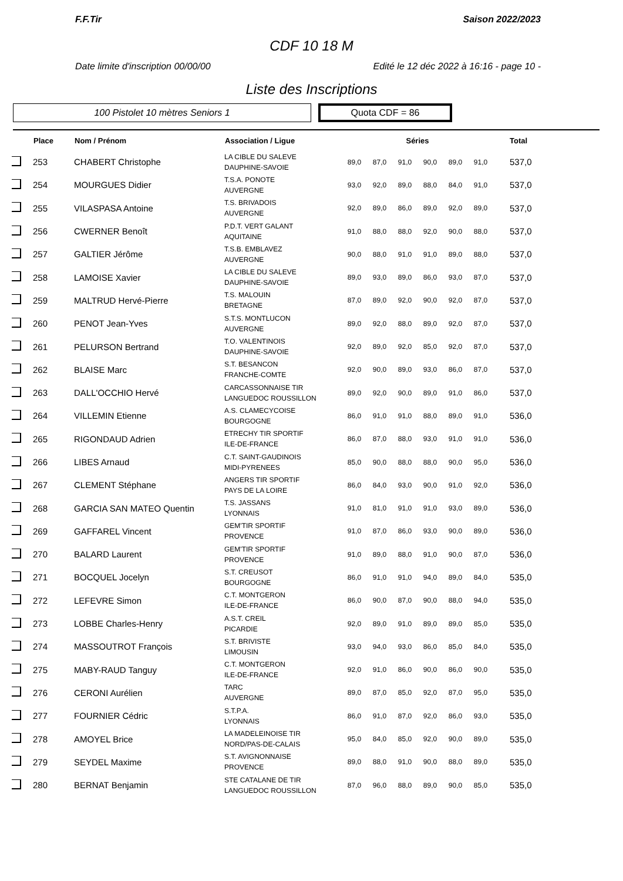F.F.Tir Saison 2022/2023
CDF 10 18 M
Date limite d'inscription 00/00/00 Edité le 12 déc 2022 à 16:16 - page 10 -
Liste des Inscriptions
100 Pistolet 10 mètres Seniors 1
Quota CDF = 86
| | Place | Nom / Prénom | Association / Ligue | Séries | | | | | | Total |
| --- | --- | --- | --- | --- | --- | --- | --- | --- | --- | --- |
| | 253 | CHABERT Christophe | LA CIBLE DU SALEVE DAUPHINE-SAVOIE | 89,0 | 87,0 | 91,0 | 90,0 | 89,0 | 91,0 | 537,0 |
| | 254 | MOURGUES Didier | T.S.A. PONOTE AUVERGNE | 93,0 | 92,0 | 89,0 | 88,0 | 84,0 | 91,0 | 537,0 |
| | 255 | VILASPASA Antoine | T.S. BRIVADOIS AUVERGNE | 92,0 | 89,0 | 86,0 | 89,0 | 92,0 | 89,0 | 537,0 |
| | 256 | CWERNER Benoît | P.D.T. VERT GALANT AQUITAINE | 91,0 | 88,0 | 88,0 | 92,0 | 90,0 | 88,0 | 537,0 |
| | 257 | GALTIER Jérôme | T.S.B. EMBLAVEZ AUVERGNE | 90,0 | 88,0 | 91,0 | 91,0 | 89,0 | 88,0 | 537,0 |
| | 258 | LAMOISE Xavier | LA CIBLE DU SALEVE DAUPHINE-SAVOIE | 89,0 | 93,0 | 89,0 | 86,0 | 93,0 | 87,0 | 537,0 |
| | 259 | MALTRUD Hervé-Pierre | T.S. MALOUIN BRETAGNE | 87,0 | 89,0 | 92,0 | 90,0 | 92,0 | 87,0 | 537,0 |
| | 260 | PENOT Jean-Yves | S.T.S. MONTLUCON AUVERGNE | 89,0 | 92,0 | 88,0 | 89,0 | 92,0 | 87,0 | 537,0 |
| | 261 | PELURSON Bertrand | T.O. VALENTINOIS DAUPHINE-SAVOIE | 92,0 | 89,0 | 92,0 | 85,0 | 92,0 | 87,0 | 537,0 |
| | 262 | BLAISE Marc | S.T. BESANCON FRANCHE-COMTE | 92,0 | 90,0 | 89,0 | 93,0 | 86,0 | 87,0 | 537,0 |
| | 263 | DALL'OCCHIO Hervé | CARCASSONNAISE TIR LANGUEDOC ROUSSILLON | 89,0 | 92,0 | 90,0 | 89,0 | 91,0 | 86,0 | 537,0 |
| | 264 | VILLEMIN Etienne | A.S. CLAMECYCOISE BOURGOGNE | 86,0 | 91,0 | 91,0 | 88,0 | 89,0 | 91,0 | 536,0 |
| | 265 | RIGONDAUD Adrien | ETRECHY TIR SPORTIF ILE-DE-FRANCE | 86,0 | 87,0 | 88,0 | 93,0 | 91,0 | 91,0 | 536,0 |
| | 266 | LIBES Arnaud | C.T. SAINT-GAUDINOIS MIDI-PYRENEES | 85,0 | 90,0 | 88,0 | 88,0 | 90,0 | 95,0 | 536,0 |
| | 267 | CLEMENT Stéphane | ANGERS TIR SPORTIF PAYS DE LA LOIRE | 86,0 | 84,0 | 93,0 | 90,0 | 91,0 | 92,0 | 536,0 |
| | 268 | GARCIA SAN MATEO Quentin | T.S. JASSANS LYONNAIS | 91,0 | 81,0 | 91,0 | 91,0 | 93,0 | 89,0 | 536,0 |
| | 269 | GAFFAREL Vincent | GEM'TIR SPORTIF PROVENCE | 91,0 | 87,0 | 86,0 | 93,0 | 90,0 | 89,0 | 536,0 |
| | 270 | BALARD Laurent | GEM'TIR SPORTIF PROVENCE | 91,0 | 89,0 | 88,0 | 91,0 | 90,0 | 87,0 | 536,0 |
| | 271 | BOCQUEL Jocelyn | S.T. CREUSOT BOURGOGNE | 86,0 | 91,0 | 91,0 | 94,0 | 89,0 | 84,0 | 535,0 |
| | 272 | LEFEVRE Simon | C.T. MONTGERON ILE-DE-FRANCE | 86,0 | 90,0 | 87,0 | 90,0 | 88,0 | 94,0 | 535,0 |
| | 273 | LOBBE Charles-Henry | A.S.T. CREIL PICARDIE | 92,0 | 89,0 | 91,0 | 89,0 | 89,0 | 85,0 | 535,0 |
| | 274 | MASSOUTROT François | S.T. BRIVISTE LIMOUSIN | 93,0 | 94,0 | 93,0 | 86,0 | 85,0 | 84,0 | 535,0 |
| | 275 | MABY-RAUD Tanguy | C.T. MONTGERON ILE-DE-FRANCE | 92,0 | 91,0 | 86,0 | 90,0 | 86,0 | 90,0 | 535,0 |
| | 276 | CERONI Aurélien | TARC AUVERGNE | 89,0 | 87,0 | 85,0 | 92,0 | 87,0 | 95,0 | 535,0 |
| | 277 | FOURNIER Cédric | S.T.P.A. LYONNAIS | 86,0 | 91,0 | 87,0 | 92,0 | 86,0 | 93,0 | 535,0 |
| | 278 | AMOYEL Brice | LA MADELEINOISE TIR NORD/PAS-DE-CALAIS | 95,0 | 84,0 | 85,0 | 92,0 | 90,0 | 89,0 | 535,0 |
| | 279 | SEYDEL Maxime | S.T. AVIGNONNAISE PROVENCE | 89,0 | 88,0 | 91,0 | 90,0 | 88,0 | 89,0 | 535,0 |
| | 280 | BERNAT Benjamin | STE CATALANE DE TIR LANGUEDOC ROUSSILLON | 87,0 | 96,0 | 88,0 | 89,0 | 90,0 | 85,0 | 535,0 |